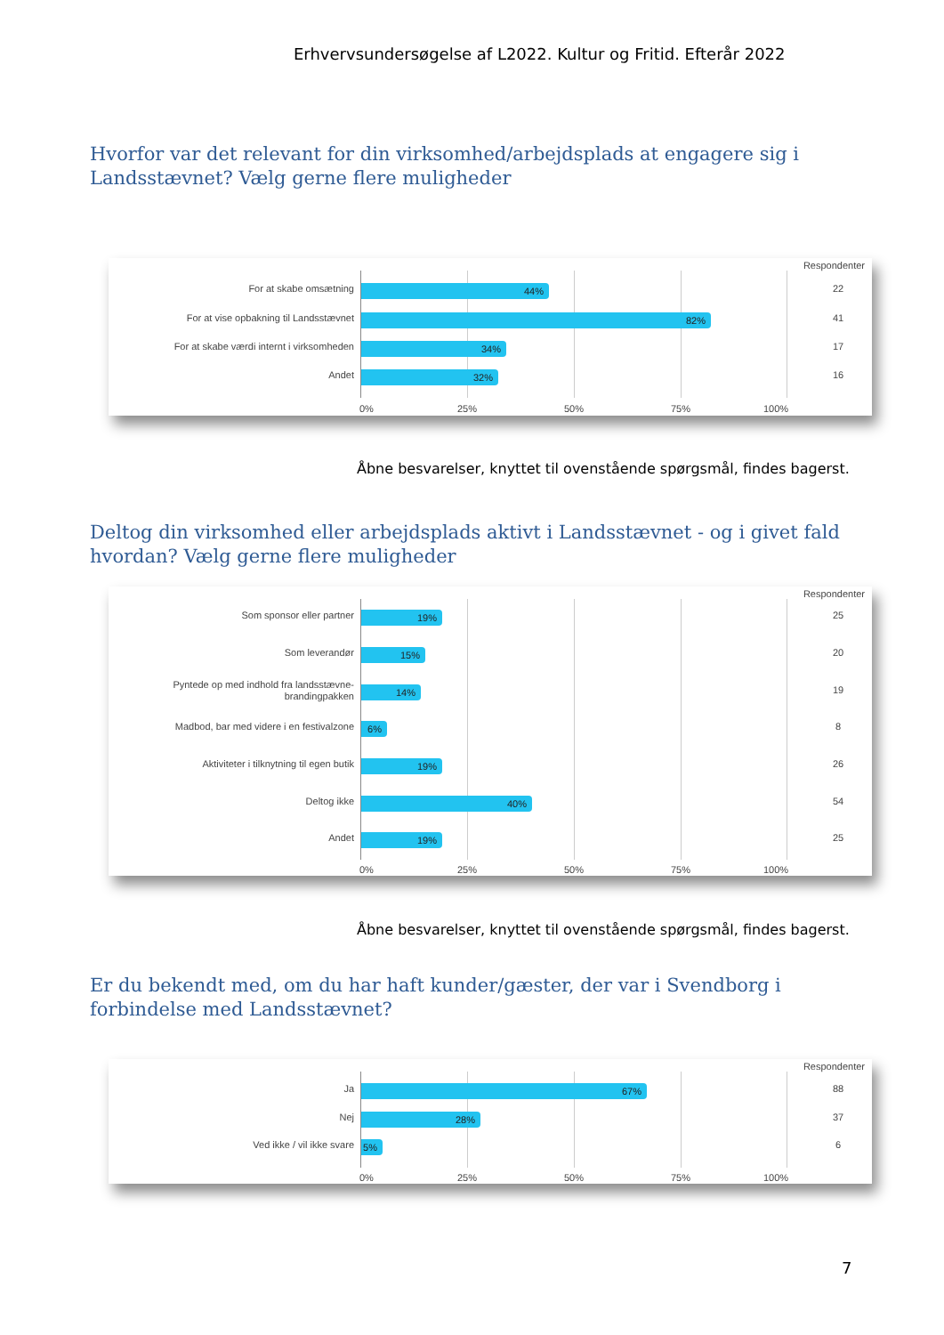Erhvervsundersøgelse af L2022. Kultur og Fritid. Efterår 2022
Hvorfor var det relevant for din virksomhed/arbejdsplads at engagere sig i Landsstævnet? Vælg gerne flere muligheder
Respondenter
For at skabe omsætning 44% 22
For at vise opbakning til Landsstævnet
82% 41
For at skabe værdi internt i virksomheden
34% 17
Andet 32% 16
0% 25% 50% 75% 100%
Åbne besvarelser, knyttet til ovenstående spørgsmål, findes bagerst.
Deltog din virksomhed eller arbejdsplads aktivt i Landsstævnet - og i givet fald hvordan? Vælg gerne flere muligheder
Respondenter
Som sponsor eller partner 19% 25
Som leverandør 15% 20
Pyntede op med indhold fra landsstævne-brandingpakken
14% 19
Madbod, bar med videre i en festivalzone
6% 8
Aktiviteter i tilknytning til egen butik
19% 26
Deltog ikke 40% 54
Andet 19% 25
0% 25% 50% 75% 100%
Åbne besvarelser, knyttet til ovenstående spørgsmål, findes bagerst.
Er du bekendt med, om du har haft kunder/gæster, der var i Svendborg i forbindelse med Landsstævnet?
Respondenter
Ja 67% 88
Nej 28% 37
Ved ikke / vil ikke svare 5% 6
0% 25% 50% 75% 100%
7